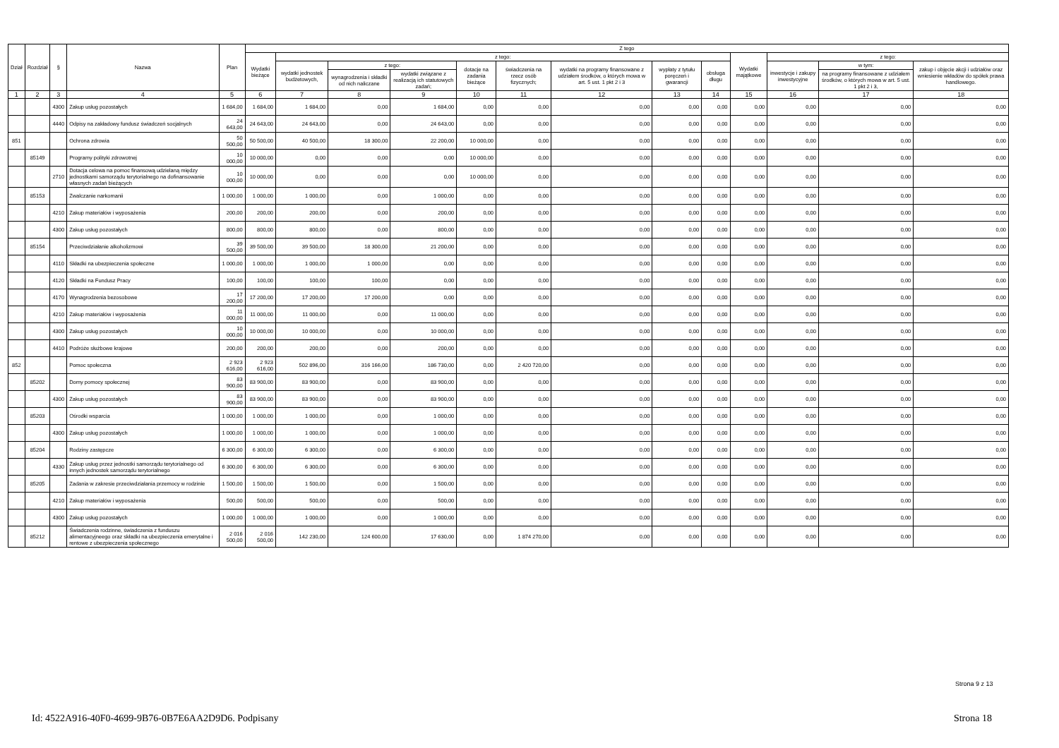| Dział | Rozdział | § | Nazwa | Plan | Z tego | | | | | | | | | | | | |
| --- | --- | --- | --- | --- | --- | --- | --- | --- | --- | --- | --- | --- | --- | --- | --- | --- | --- |
| | | | | | Wydatki bieżące | z tego: | | | | | | | | Wydatki majątkowe | z tego: | | |
| | | | | | | wydatki jednostek budżetowych, | z tego: | | dotacje na zadania bieżące | świadczenia na rzecz osób fizycznych; | wydatki na programy finansowane z udziałem środków, o których mowa w art. 5 ust. 1 pkt 2 i 3 | wypłaty z tytułu poręczeń i gwarancji | obsługa długu | | inwestycje i zakupy inwestycyjne | w tym: | zakup i objęcie akcji i udziałów oraz wniesienie wkładów do spółek prawa handlowego. |
| | | | | | | | wynagrodzenia i składki od nich naliczane | wydatki związane z realizacją ich statutowych zadań; | | | | | | | | na programy finansowane z udziałem środków, o których mowa w art. 5 ust. 1 pkt 2 i 3, | |
| 1 | 2 | 3 | 4 | 5 | 6 | 7 | 8 | 9 | 10 | 11 | 12 | 13 | 14 | 15 | 16 | 17 | 18 |
| | | 4300 | Zakup usług pozostałych | 1 684,00 | 1 684,00 | 1 684,00 | 0,00 | 1 684,00 | 0,00 | 0,00 | 0,00 | 0,00 | 0,00 | 0,00 | 0,00 | 0,00 | 0,00 |
| | | 4440 | Odpisy na zakładowy fundusz świadczeń socjalnych | 24 643,00 | 24 643,00 | 24 643,00 | 0,00 | 24 643,00 | 0,00 | 0,00 | 0,00 | 0,00 | 0,00 | 0,00 | 0,00 | 0,00 | 0,00 |
| 851 | | | Ochrona zdrowia | 50 500,00 | 50 500,00 | 40 500,00 | 18 300,00 | 22 200,00 | 10 000,00 | 0,00 | 0,00 | 0,00 | 0,00 | 0,00 | 0,00 | 0,00 | 0,00 |
| | 85149 | | Programy polityki zdrowotnej | 10 000,00 | 10 000,00 | 0,00 | 0,00 | 0,00 | 10 000,00 | 0,00 | 0,00 | 0,00 | 0,00 | 0,00 | 0,00 | 0,00 | 0,00 |
| | | 2710 | Dotacja celowa na pomoc finansową udzielaną między jednostkami samorządu terytorialnego na dofinansowanie własnych zadań bieżących | 10 000,00 | 10 000,00 | 0,00 | 0,00 | 0,00 | 10 000,00 | 0,00 | 0,00 | 0,00 | 0,00 | 0,00 | 0,00 | 0,00 | 0,00 |
| | 85153 | | Zwalczanie narkomanii | 1 000,00 | 1 000,00 | 1 000,00 | 0,00 | 1 000,00 | 0,00 | 0,00 | 0,00 | 0,00 | 0,00 | 0,00 | 0,00 | 0,00 | 0,00 |
| | | 4210 | Zakup materiałów i wyposażenia | 200,00 | 200,00 | 200,00 | 0,00 | 200,00 | 0,00 | 0,00 | 0,00 | 0,00 | 0,00 | 0,00 | 0,00 | 0,00 | 0,00 |
| | | 4300 | Zakup usług pozostałych | 800,00 | 800,00 | 800,00 | 0,00 | 800,00 | 0,00 | 0,00 | 0,00 | 0,00 | 0,00 | 0,00 | 0,00 | 0,00 | 0,00 |
| | 85154 | | Przeciwdziałanie alkoholizmowi | 39 500,00 | 39 500,00 | 39 500,00 | 18 300,00 | 21 200,00 | 0,00 | 0,00 | 0,00 | 0,00 | 0,00 | 0,00 | 0,00 | 0,00 | 0,00 |
| | | 4110 | Składki na ubezpieczenia społeczne | 1 000,00 | 1 000,00 | 1 000,00 | 1 000,00 | 0,00 | 0,00 | 0,00 | 0,00 | 0,00 | 0,00 | 0,00 | 0,00 | 0,00 | 0,00 |
| | | 4120 | Składki na Fundusz Pracy | 100,00 | 100,00 | 100,00 | 100,00 | 0,00 | 0,00 | 0,00 | 0,00 | 0,00 | 0,00 | 0,00 | 0,00 | 0,00 | 0,00 |
| | | 4170 | Wynagrodzenia bezosobowe | 17 200,00 | 17 200,00 | 17 200,00 | 17 200,00 | 0,00 | 0,00 | 0,00 | 0,00 | 0,00 | 0,00 | 0,00 | 0,00 | 0,00 | 0,00 |
| | | 4210 | Zakup materiałów i wyposażenia | 11 000,00 | 11 000,00 | 11 000,00 | 0,00 | 11 000,00 | 0,00 | 0,00 | 0,00 | 0,00 | 0,00 | 0,00 | 0,00 | 0,00 | 0,00 |
| | | 4300 | Zakup usług pozostałych | 10 000,00 | 10 000,00 | 10 000,00 | 0,00 | 10 000,00 | 0,00 | 0,00 | 0,00 | 0,00 | 0,00 | 0,00 | 0,00 | 0,00 | 0,00 |
| | | 4410 | Podróże służbowe krajowe | 200,00 | 200,00 | 200,00 | 0,00 | 200,00 | 0,00 | 0,00 | 0,00 | 0,00 | 0,00 | 0,00 | 0,00 | 0,00 | 0,00 |
| 852 | | | Pomoc społeczna | 2 923 616,00 | 2 923 616,00 | 502 896,00 | 316 166,00 | 186 730,00 | 0,00 | 2 420 720,00 | 0,00 | 0,00 | 0,00 | 0,00 | 0,00 | 0,00 | 0,00 |
| | 85202 | | Domy pomocy społecznej | 83 900,00 | 83 900,00 | 83 900,00 | 0,00 | 83 900,00 | 0,00 | 0,00 | 0,00 | 0,00 | 0,00 | 0,00 | 0,00 | 0,00 | 0,00 |
| | | 4300 | Zakup usług pozostałych | 83 900,00 | 83 900,00 | 83 900,00 | 0,00 | 83 900,00 | 0,00 | 0,00 | 0,00 | 0,00 | 0,00 | 0,00 | 0,00 | 0,00 | 0,00 |
| | 85203 | | Ośrodki wsparcia | 1 000,00 | 1 000,00 | 1 000,00 | 0,00 | 1 000,00 | 0,00 | 0,00 | 0,00 | 0,00 | 0,00 | 0,00 | 0,00 | 0,00 | 0,00 |
| | | 4300 | Zakup usług pozostałych | 1 000,00 | 1 000,00 | 1 000,00 | 0,00 | 1 000,00 | 0,00 | 0,00 | 0,00 | 0,00 | 0,00 | 0,00 | 0,00 | 0,00 | 0,00 |
| | 85204 | | Rodziny zastępcze | 6 300,00 | 6 300,00 | 6 300,00 | 0,00 | 6 300,00 | 0,00 | 0,00 | 0,00 | 0,00 | 0,00 | 0,00 | 0,00 | 0,00 | 0,00 |
| | | 4330 | Zakup usług przez jednostki samorządu terytorialnego od innych jednostek samorządu terytorialnego | 6 300,00 | 6 300,00 | 6 300,00 | 0,00 | 6 300,00 | 0,00 | 0,00 | 0,00 | 0,00 | 0,00 | 0,00 | 0,00 | 0,00 | 0,00 |
| | 85205 | | Zadania w zakresie przeciwdziałania przemocy w rodzinie | 1 500,00 | 1 500,00 | 1 500,00 | 0,00 | 1 500,00 | 0,00 | 0,00 | 0,00 | 0,00 | 0,00 | 0,00 | 0,00 | 0,00 | 0,00 |
| | | 4210 | Zakup materiałów i wyposażenia | 500,00 | 500,00 | 500,00 | 0,00 | 500,00 | 0,00 | 0,00 | 0,00 | 0,00 | 0,00 | 0,00 | 0,00 | 0,00 | 0,00 |
| | | 4300 | Zakup usług pozostałych | 1 000,00 | 1 000,00 | 1 000,00 | 0,00 | 1 000,00 | 0,00 | 0,00 | 0,00 | 0,00 | 0,00 | 0,00 | 0,00 | 0,00 | 0,00 |
| | 85212 | | Świadczenia rodzinne, świadczenia z funduszu alimentacyjneego oraz składki na ubezpieczenia emerytalne i rentowe z ubezpieczenia społecznego | 2 016 500,00 | 2 016 500,00 | 142 230,00 | 124 600,00 | 17 630,00 | 0,00 | 1 874 270,00 | 0,00 | 0,00 | 0,00 | 0,00 | 0,00 | 0,00 | 0,00 |
Strona 9 z 13
Id: 4522A916-40F0-4699-9B76-0B7E6AA2D9D6. Podpisany Strona 18